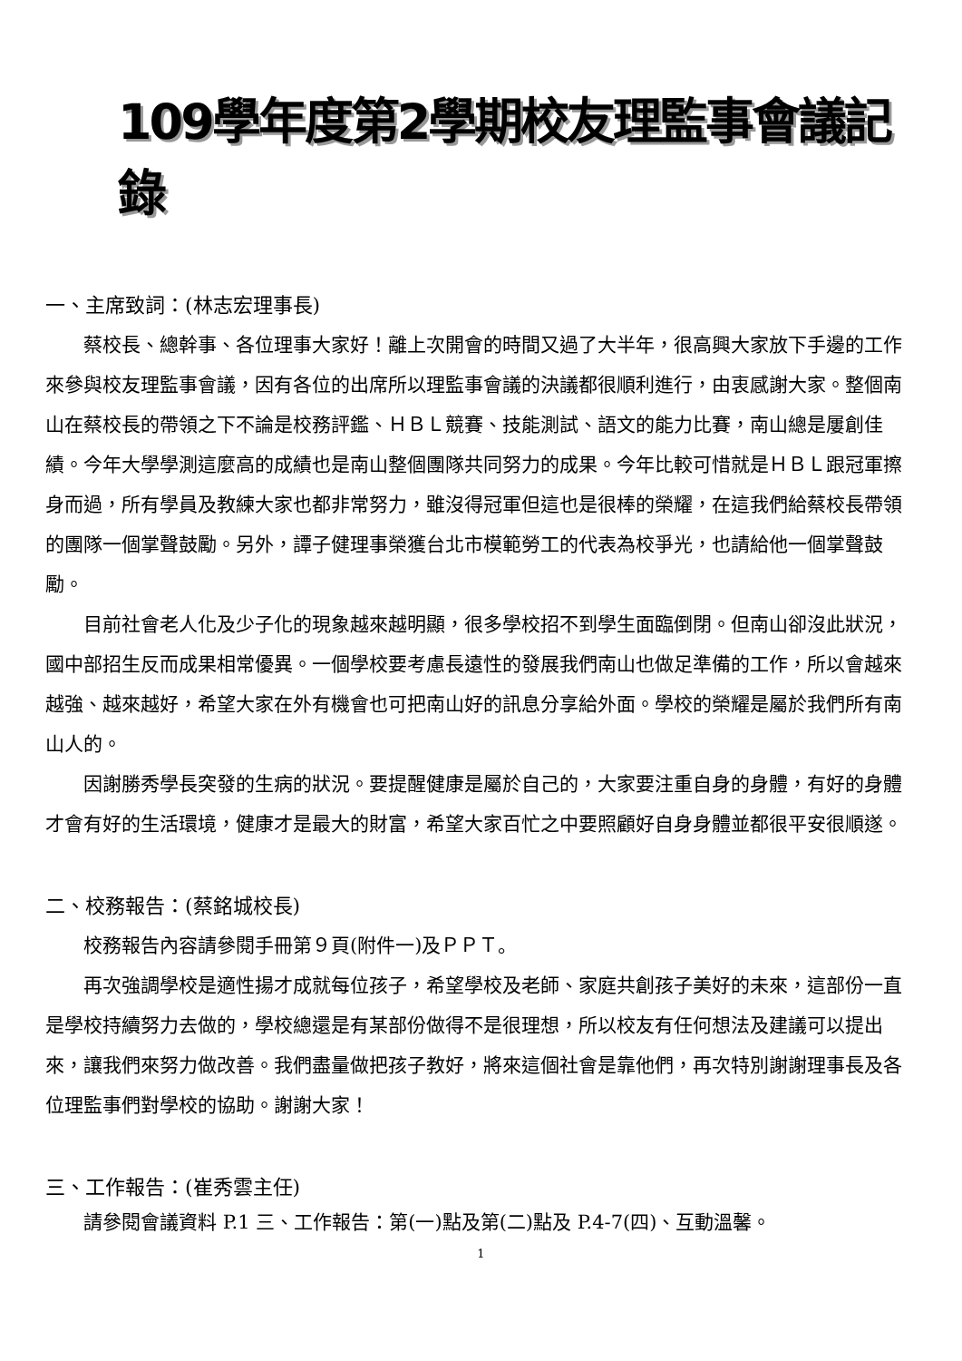109學年度第2學期校友理監事會議記錄
一、主席致詞：(林志宏理事長)
蔡校長、總幹事、各位理事大家好！離上次開會的時間又過了大半年，很高興大家放下手邊的工作來參與校友理監事會議，因有各位的出席所以理監事會議的決議都很順利進行，由衷感謝大家。整個南山在蔡校長的帶領之下不論是校務評鑑、ＨＢＬ競賽、技能測試、語文的能力比賽，南山總是屢創佳績。今年大學學測這麼高的成績也是南山整個團隊共同努力的成果。今年比較可惜就是ＨＢＬ跟冠軍擦身而過，所有學員及教練大家也都非常努力，雖沒得冠軍但這也是很棒的榮耀，在這我們給蔡校長帶領的團隊一個掌聲鼓勵。另外，譚子健理事榮獲台北市模範勞工的代表為校爭光，也請給他一個掌聲鼓勵。
目前社會老人化及少子化的現象越來越明顯，很多學校招不到學生面臨倒閉。但南山卻沒此狀況，國中部招生反而成果相常優異。一個學校要考慮長遠性的發展我們南山也做足準備的工作，所以會越來越強、越來越好，希望大家在外有機會也可把南山好的訊息分享給外面。學校的榮耀是屬於我們所有南山人的。
因謝勝秀學長突發的生病的狀況。要提醒健康是屬於自己的，大家要注重自身的身體，有好的身體才會有好的生活環境，健康才是最大的財富，希望大家百忙之中要照顧好自身身體並都很平安很順遂。
二、校務報告：(蔡銘城校長)
校務報告內容請參閱手冊第９頁(附件一)及ＰＰＴ。
再次強調學校是適性揚才成就每位孩子，希望學校及老師、家庭共創孩子美好的未來，這部份一直是學校持續努力去做的，學校總還是有某部份做得不是很理想，所以校友有任何想法及建議可以提出來，讓我們來努力做改善。我們盡量做把孩子教好，將來這個社會是靠他們，再次特別謝謝理事長及各位理監事們對學校的協助。謝謝大家！
三、工作報告：(崔秀雲主任)
請參閱會議資料 P.1 三、工作報告：第(一)點及第(二)點及 P.4-7(四)、互動溫馨。
1